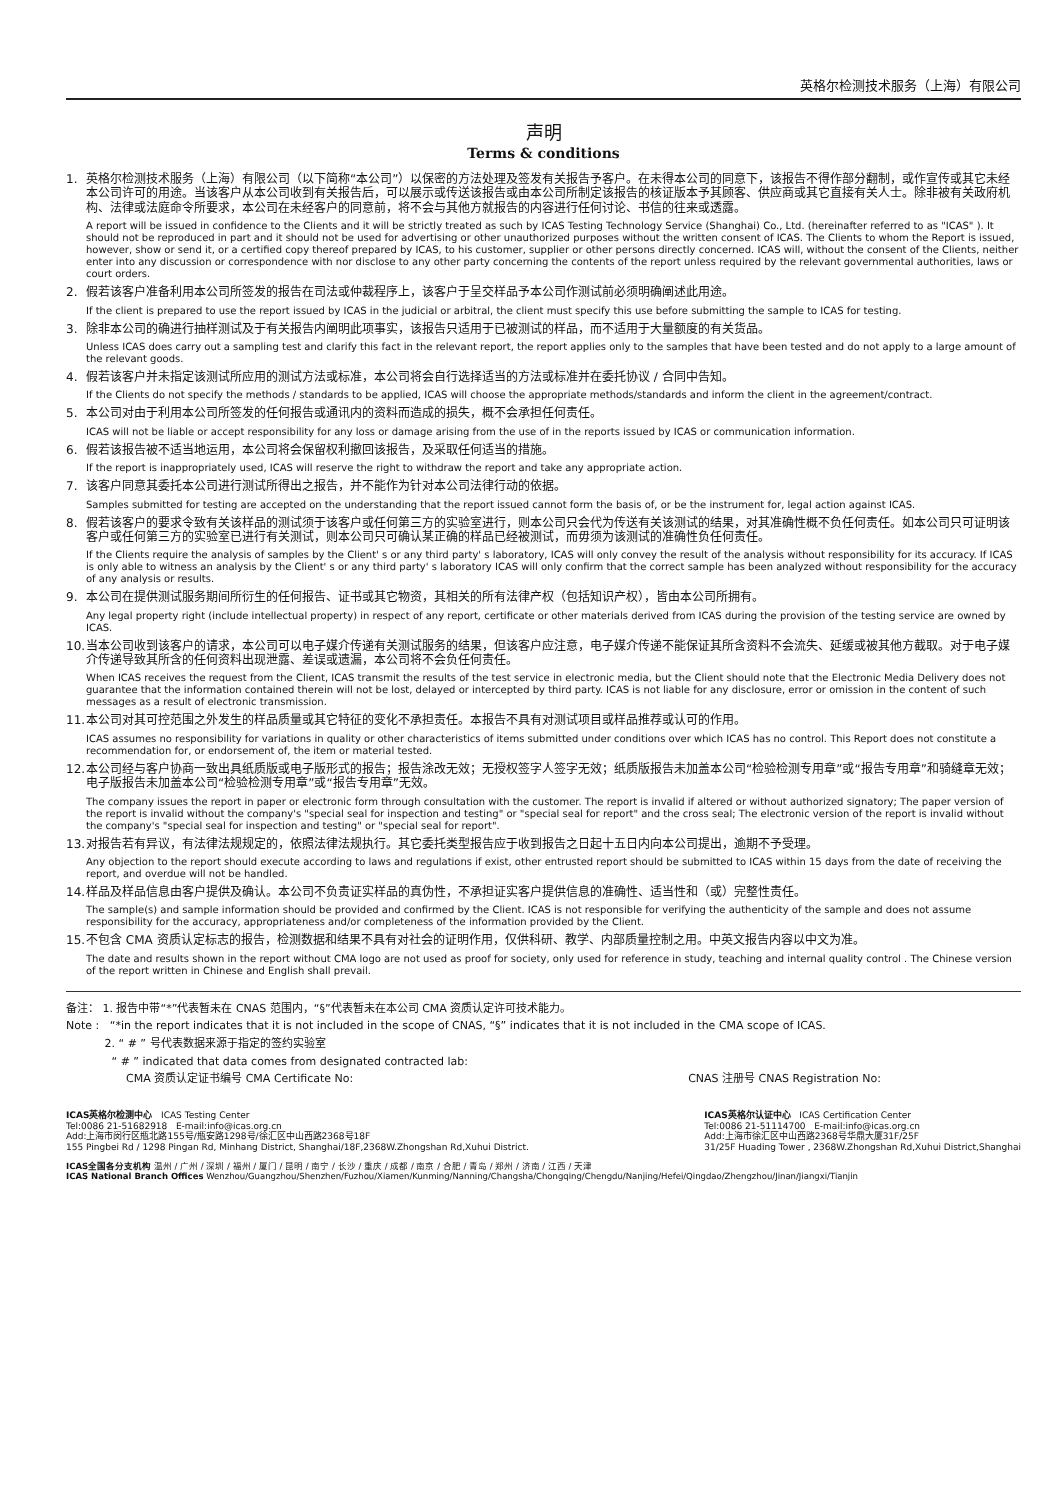英格尔检测技术服务（上海）有限公司
声明
Terms & conditions
1. 英格尔检测技术服务（上海）有限公司（以下简称“本公司”）以保密的方法处理及签发有关报告予客户。在未得本公司的同意下，该报告不得作部分翻制，或作宣传或其它未经本公司许可的用途。当该客户从本公司收到有关报告后，可以展示或传送该报告或由本公司所制定该报告的核证版本予其顾客、供应商或其它直接有关人士。除非被有关政府机构、法律或法庭命令所要求，本公司在未经客户的同意前，将不会与其他方就报告的内容进行任何讨论、书信的往来或透露。
A report will be issued in confidence to the Clients and it will be strictly treated as such by ICAS Testing Technology Service (Shanghai) Co., Ltd. (hereinafter referred to as "ICAS" ). It should not be reproduced in part and it should not be used for advertising or other unauthorized purposes without the written consent of ICAS. The Clients to whom the Report is issued, however, show or send it, or a certified copy thereof prepared by ICAS, to his customer, supplier or other persons directly concerned. ICAS will, without the consent of the Clients, neither enter into any discussion or correspondence with nor disclose to any other party concerning the contents of the report unless required by the relevant governmental authorities, laws or court orders.
2. 假若该客户准备利用本公司所签发的报告在司法或仲裁程序上，该客户于呈交样品予本公司作测试前必须明确阐述此用途。
If the client is prepared to use the report issued by ICAS in the judicial or arbitral, the client must specify this use before submitting the sample to ICAS for testing.
3. 除非本公司的确进行抽样测试及于有关报告内阐明此项事实，该报告只适用于已被测试的样品，而不适用于大量额度的有关货品。
Unless ICAS does carry out a sampling test and clarify this fact in the relevant report, the report applies only to the samples that have been tested and do not apply to a large amount of the relevant goods.
4. 假若该客户并未指定该测试所应用的测试方法或标准，本公司将会自行选择适当的方法或标准并在委托协议 / 合同中告知。
If the Clients do not specify the methods / standards to be applied, ICAS will choose the appropriate methods/standards and inform the client in the agreement/contract.
5. 本公司对由于利用本公司所签发的任何报告或通讯内的资料而造成的损失，概不会承担任何责任。
ICAS will not be liable or accept responsibility for any loss or damage arising from the use of in the reports issued by ICAS or communication information.
6. 假若该报告被不适当地运用，本公司将会保留权利撤回该报告，及采取任何适当的措施。
If the report is inappropriately used, ICAS will reserve the right to withdraw the report and take any appropriate action.
7. 该客户同意其委托本公司进行测试所得出之报告，并不能作为针对本公司法律行动的依据。
Samples submitted for testing are accepted on the understanding that the report issued cannot form the basis of, or be the instrument for, legal action against ICAS.
8. 假若该客户的要求令致有关该样品的测试须于该客户或任何第三方的实验室进行，则本公司只会代为传送有关该测试的结果，对其准确性概不负任何责任。如本公司只可证明该客户或任何第三方的实验室已进行有关测试，则本公司只可确认某正确的样品已经被测试，而毋须为该测试的准确性负任何责任。
If the Clients require the analysis of samples by the Client' s or any third party' s laboratory, ICAS will only convey the result of the analysis without responsibility for its accuracy. If ICAS is only able to witness an analysis by the Client' s or any third party' s laboratory ICAS will only confirm that the correct sample has been analyzed without responsibility for the accuracy of any analysis or results.
9. 本公司在提供测试服务期间所衍生的任何报告、证书或其它物资，其相关的所有法律产权（包括知识产权），皆由本公司所拥有。
Any legal property right (include intellectual property) in respect of any report, certificate or other materials derived from ICAS during the provision of the testing service are owned by ICAS.
10.
当本公司收到该客户的请求，本公司可以电子媒介传递有关测试服务的结果，但该客户应注意，电子媒介传递不能保证其所含资料不会流失、延缓或被其他方截取。对于电子媒介传递导致其所含的任何资料出现泄露、差误或遗漏，本公司将不会负任何责任。
When ICAS receives the request from the Client, ICAS transmit the results of the test service in electronic media, but the Client should note that the Electronic Media Delivery does not guarantee that the information contained therein will not be lost, delayed or intercepted by third party. ICAS is not liable for any disclosure, error or omission in the content of such messages as a result of electronic transmission.
11.
本公司对其可控范围之外发生的样品质量或其它特征的变化不承担责任。本报告不具有对测试项目或样品推荐或认可的作用。
ICAS assumes no responsibility for variations in quality or other characteristics of items submitted under conditions over which ICAS has no control. This Report does not constitute a recommendation for, or endorsement of, the item or material tested.
12.
本公司经与客户协商一致出具纸质版或电子版形式的报告；报告涂改无效；无授权签字人签字无效；纸质版报告未加盖本公司“检验检测专用章”或“报告专用章”和骑缝章无效；电子版报告未加盖本公司“检验检测专用章”或“报告专用章”无效。
The company issues the report in paper or electronic form through consultation with the customer. The report is invalid if altered or without authorized signatory; The paper version of the report is invalid without the company's "special seal for inspection and testing" or "special seal for report" and the cross seal; The electronic version of the report is invalid without the company's "special seal for inspection and testing" or "special seal for report".
13.
对报告若有异议，有法律法规规定的，依照法律法规执行。其它委托类型报告应于收到报告之日起十五日内向本公司提出，逾期不予受理。
Any objection to the report should execute according to laws and regulations if exist, other entrusted report should be submitted to ICAS within 15 days from the date of receiving the report, and overdue will not be handled.
14.
样品及样品信息由客户提供及确认。本公司不负责证实样品的真伪性，不承担证实客户提供信息的准确性、适当性和（或）完整性责任。
The sample(s) and sample information should be provided and confirmed by the Client. ICAS is not responsible for verifying the authenticity of the sample and does not assume responsibility for the accuracy, appropriateness and/or completeness of the information provided by the Client.
15.
不包含 CMA 资质认定标志的报告，检测数据和结果不具有对社会的证明作用，仅供科研、教学、内部质量控制之用。中英文报告内容以中文为准。
The date and results shown in the report without CMA logo are not used as proof for society, only used for reference in study, teaching and internal quality control . The Chinese version of the report written in Chinese and English shall prevail.
备注： 1. 报告中带“*”代表暂未在 CNAS 范围内，“§”代表暂未在本公司 CMA 资质认定许可技术能力。
Note : “*in the report indicates that it is not included in the scope of CNAS, “§” indicates that it is not included in the CMA scope of ICAS.
2. “ # ” 号代表数据来源于指定的签约实验室
“ # ” indicated that data comes from designated contracted lab:
CMA 资质认定证书编号 CMA Certificate No: CNAS 注册号 CNAS Registration No:
ICAS英格尔检测中心 ICAS Testing Center
Tel:0086 21-51682918 E-mail:info@icas.org.cn
Add:上海市闵行区瓶北路155号/瓶安路1298号/徐汇区中山西路2368号18F
155 Pingbei Rd / 1298 Pingan Rd, Minhang District, Shanghai/18F,2368W.Zhongshan Rd,Xuhui District.
ICAS英格尔认证中心 ICAS Certification Center
Tel:0086 21-51114700 E-mail:info@icas.org.cn
Add:上海市徐汇区中山西路2368号华鼎大厦31F/25F
31/25F Huading Tower , 2368W.Zhongshan Rd,Xuhui District,Shanghai
ICAS全国各分支机构 温州 / 广州 / 深圳 / 福州 / 厦门 / 昆明 / 南宁 / 长沙 / 重庆 / 成都 / 南京 / 合肥 / 青岛 / 郑州 / 济南 / 江西 / 天津
ICAS National Branch Offices Wenzhou/Guangzhou/Shenzhen/Fuzhou/Xiamen/Kunming/Nanning/Changsha/Chongqing/Chengdu/Nanjing/Hefei/Qingdao/Zhengzhou/Jinan/Jiangxi/Tianjin